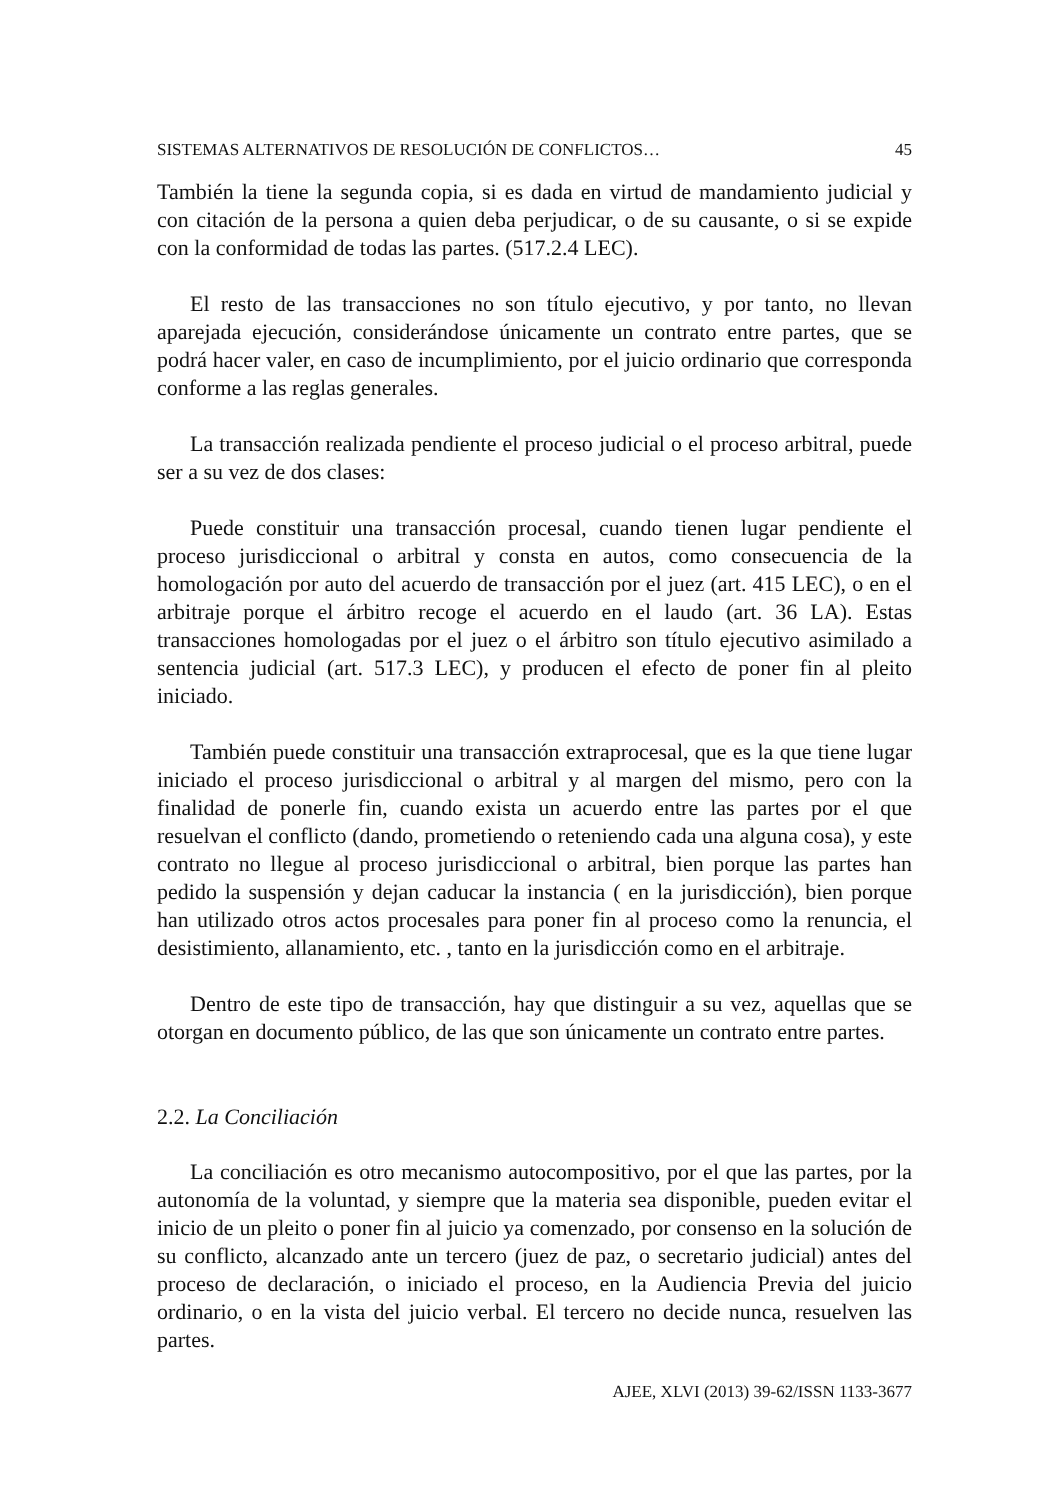SISTEMAS ALTERNATIVOS DE RESOLUCIÓN DE CONFLICTOS… 45
También la tiene la segunda copia, si es dada en virtud de mandamiento judicial y con citación de la persona a quien deba perjudicar, o de su causante, o si se expide con la conformidad de todas las partes. (517.2.4 LEC).
El resto de las transacciones no son título ejecutivo, y por tanto, no llevan aparejada ejecución, considerándose únicamente un contrato entre partes, que se podrá hacer valer, en caso de incumplimiento, por el juicio ordinario que corresponda conforme a las reglas generales.
La transacción realizada pendiente el proceso judicial o el proceso arbitral, puede ser a su vez de dos clases:
Puede constituir una transacción procesal, cuando tienen lugar pendiente el proceso jurisdiccional o arbitral y consta en autos, como consecuencia de la homologación por auto del acuerdo de transacción por el juez (art. 415 LEC), o en el arbitraje porque el árbitro recoge el acuerdo en el laudo (art. 36 LA). Estas transacciones homologadas por el juez o el árbitro son título ejecutivo asimilado a sentencia judicial (art. 517.3 LEC), y producen el efecto de poner fin al pleito iniciado.
También puede constituir una transacción extraprocesal, que es la que tiene lugar iniciado el proceso jurisdiccional o arbitral y al margen del mismo, pero con la finalidad de ponerle fin, cuando exista un acuerdo entre las partes por el que resuelvan el conflicto (dando, prometiendo o reteniendo cada una alguna cosa), y este contrato no llegue al proceso jurisdiccional o arbitral, bien porque las partes han pedido la suspensión y dejan caducar la instancia ( en la jurisdicción), bien porque han utilizado otros actos procesales para poner fin al proceso como la renuncia, el desistimiento, allanamiento, etc. , tanto en la jurisdicción como en el arbitraje.
Dentro de este tipo de transacción, hay que distinguir a su vez, aquellas que se otorgan en documento público, de las que son únicamente un contrato entre partes.
2.2. La Conciliación
La conciliación es otro mecanismo autocompositivo, por el que las partes, por la autonomía de la voluntad, y siempre que la materia sea disponible, pueden evitar el inicio de un pleito o poner fin al juicio ya comenzado, por consenso en la solución de su conflicto, alcanzado ante un tercero (juez de paz, o secretario judicial) antes del proceso de declaración, o iniciado el proceso, en la Audiencia Previa del juicio ordinario, o en la vista del juicio verbal. El tercero no decide nunca, resuelven las partes.
AJEE, XLVI (2013) 39-62/ISSN 1133-3677